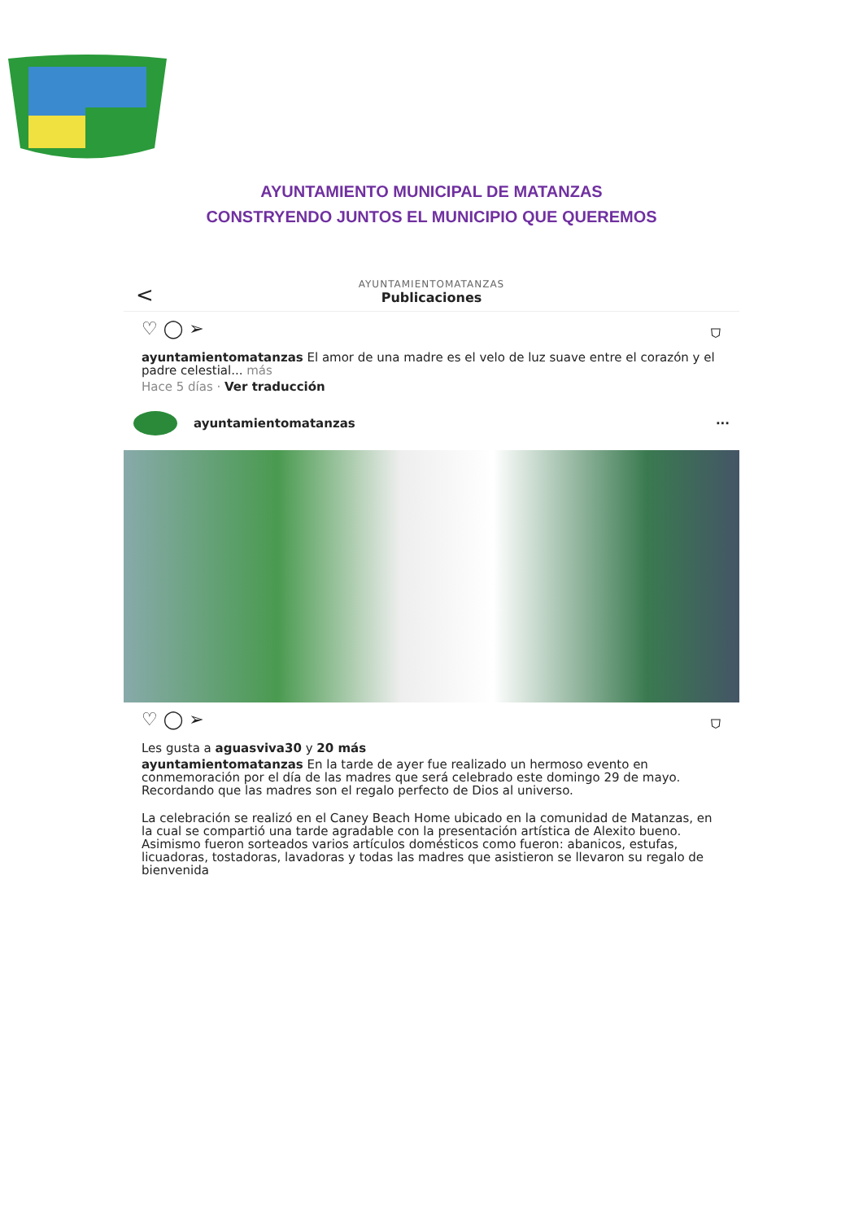AYUNTAMIENTO MUNICIPAL DE MATANZAS
CONSTRYENDO JUNTOS EL MUNICIPIO QUE QUEREMOS
<
AYUNTAMIENTOMATANZAS
Publicaciones
♡ ◯ ➢ ⛉
ayuntamientomatanzas El amor de una madre es el velo de luz suave entre el corazón y el padre celestial... más
Hace 5 días · Ver traducción
ayuntamientomatanzas ···
♡ ◯ ➢ ⛉
Les gusta a aguasviva30 y 20 más
ayuntamientomatanzas En la tarde de ayer fue realizado un hermoso evento en conmemoración por el día de las madres que será celebrado este domingo 29 de mayo. Recordando que las madres son el regalo perfecto de Dios al universo.
La celebración se realizó en el Caney Beach Home ubicado en la comunidad de Matanzas, en la cual se compartió una tarde agradable con la presentación artística de Alexito bueno. Asimismo fueron sorteados varios artículos domésticos como fueron: abanicos, estufas, licuadoras, tostadoras, lavadoras y todas las madres que asistieron se llevaron su regalo de bienvenida